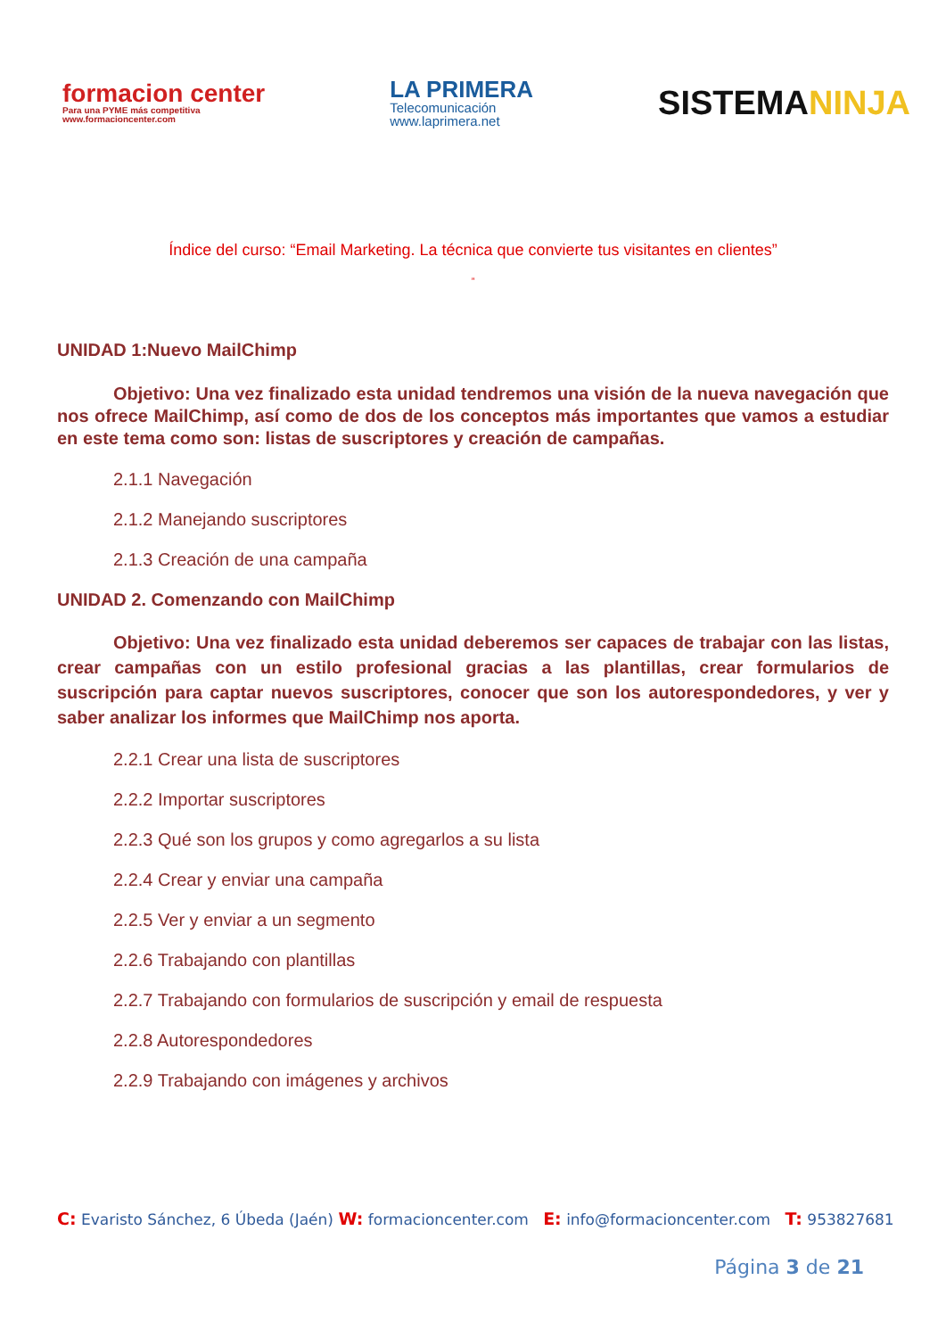formacion center
Para una PYME más competitiva
www.formacioncenter.com
LA PRIMERA
Telecomunicación
www.laprimera.net
SISTEMANINJA
Índice del curso: “Email Marketing. La técnica que convierte tus visitantes en clientes”
”
UNIDAD 1:Nuevo MailChimp
Objetivo: Una vez finalizado esta unidad tendremos una visión de la nueva navegación que nos ofrece MailChimp, así como de dos de los conceptos más importantes que vamos a estudiar en este tema como son: listas de suscriptores y creación de campañas.
2.1.1 Navegación
2.1.2 Manejando suscriptores
2.1.3 Creación de una campaña
UNIDAD 2. Comenzando con MailChimp
Objetivo: Una vez finalizado esta unidad deberemos ser capaces de trabajar con las listas, crear campañas con un estilo profesional gracias a las plantillas, crear formularios de suscripción para captar nuevos suscriptores, conocer que son los autorespondedores, y ver y saber analizar los informes que MailChimp nos aporta.
2.2.1 Crear una lista de suscriptores
2.2.2 Importar suscriptores
2.2.3 Qué son los grupos y como agregarlos a su lista
2.2.4 Crear y enviar una campaña
2.2.5 Ver y enviar a un segmento
2.2.6 Trabajando con plantillas
2.2.7 Trabajando con formularios de suscripción y email de respuesta
2.2.8 Autorespondedores
2.2.9 Trabajando con imágenes y archivos
C: Evaristo Sánchez, 6 Úbeda (Jaén) W: formacioncenter.com E: info@formacioncenter.com T: 953827681
Página 3 de 21